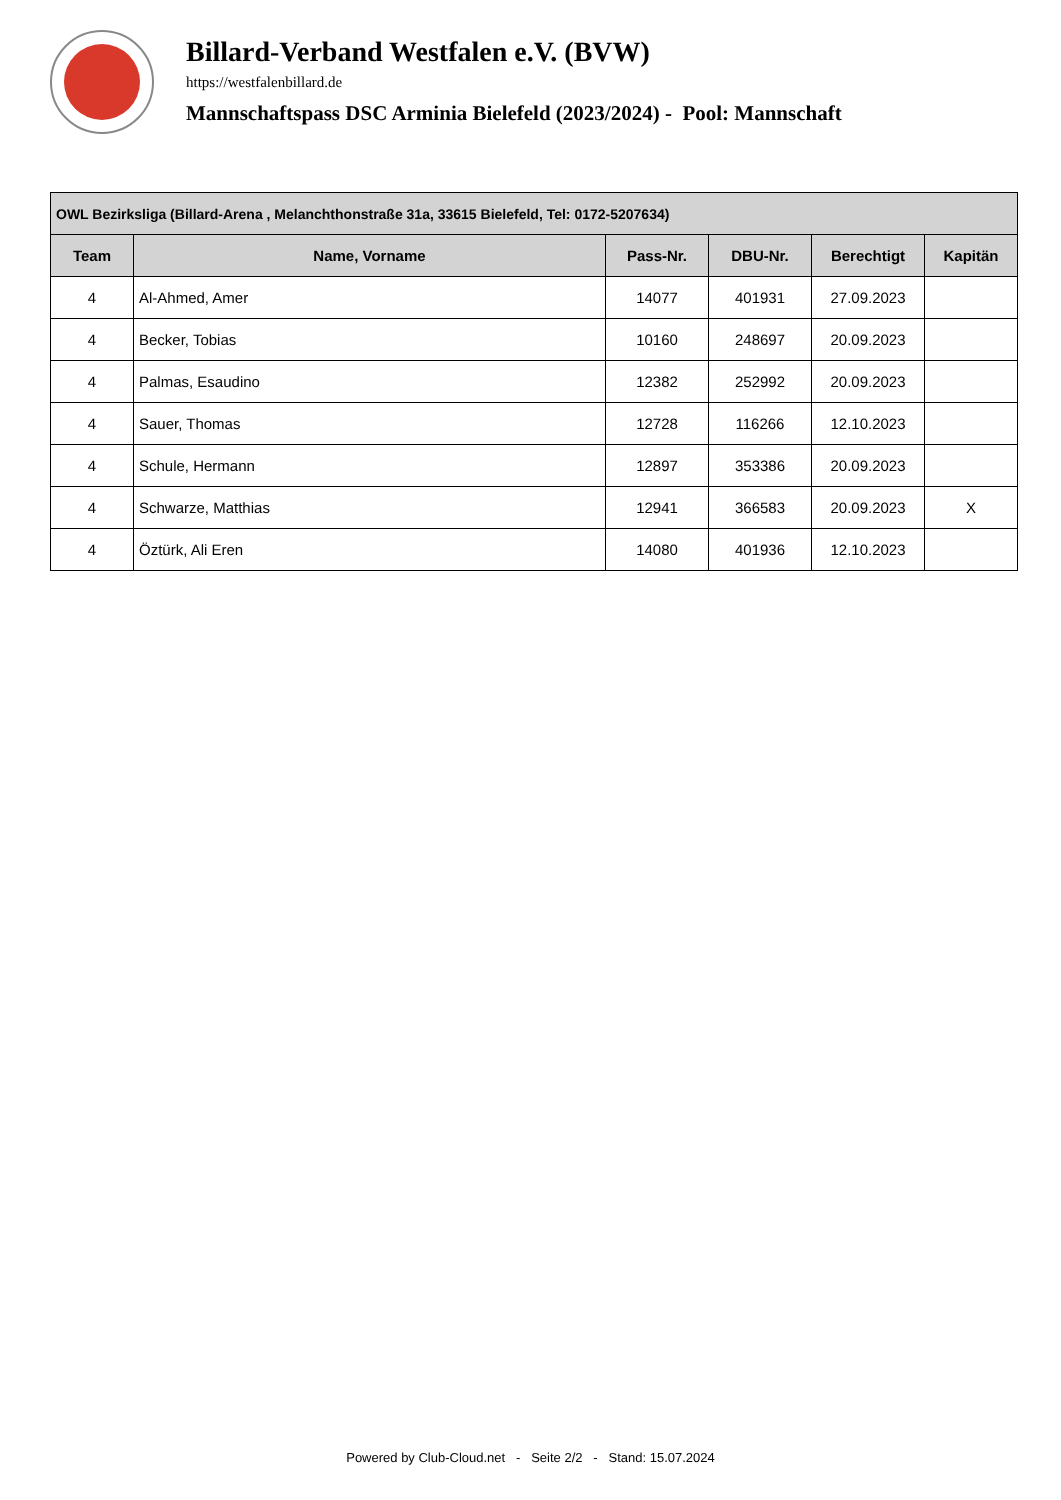Billard-Verband Westfalen e.V. (BVW)
https://westfalenbillard.de
Mannschaftspass DSC Arminia Bielefeld (2023/2024) - Pool: Mannschaft
| OWL Bezirksliga (Billard-Arena , Melanchthonstraße 31a, 33615 Bielefeld, Tel: 0172-5207634) | | | | | |
| --- | --- | --- | --- | --- | --- |
| Team | Name, Vorname | Pass-Nr. | DBU-Nr. | Berechtigt | Kapitän |
| 4 | Al-Ahmed, Amer | 14077 | 401931 | 27.09.2023 | |
| 4 | Becker, Tobias | 10160 | 248697 | 20.09.2023 | |
| 4 | Palmas, Esaudino | 12382 | 252992 | 20.09.2023 | |
| 4 | Sauer, Thomas | 12728 | 116266 | 12.10.2023 | |
| 4 | Schule, Hermann | 12897 | 353386 | 20.09.2023 | |
| 4 | Schwarze, Matthias | 12941 | 366583 | 20.09.2023 | X |
| 4 | Öztürk, Ali Eren | 14080 | 401936 | 12.10.2023 | |
Powered by Club-Cloud.net - Seite 2/2 - Stand: 15.07.2024